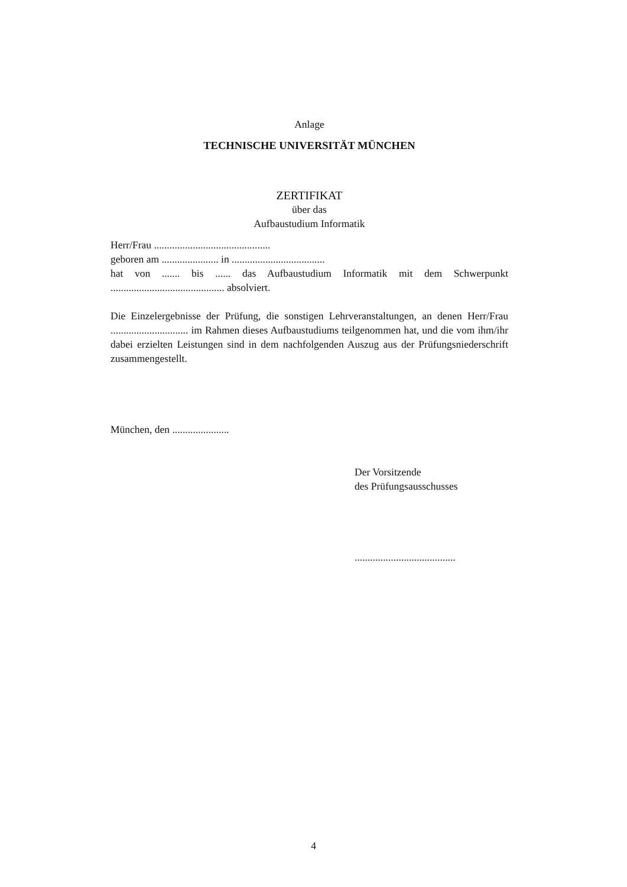Anlage
TECHNISCHE UNIVERSITÄT MÜNCHEN
ZERTIFIKAT
über das
Aufbaustudium Informatik
Herr/Frau .............................................
geboren am ...................... in ....................................
hat von ....... bis ...... das Aufbaustudium Informatik mit dem Schwerpunkt
............................................ absolviert.
Die Einzelergebnisse der Prüfung, die sonstigen Lehrveranstaltungen, an denen Herr/Frau .............................. im Rahmen dieses Aufbaustudiums teilgenommen hat, und die vom ihm/ihr dabei erzielten Leistungen sind in dem nachfolgenden Auszug aus der Prüfungsniederschrift zusammengestellt.
München, den ......................
Der Vorsitzende
des Prüfungsausschusses
.......................................
4